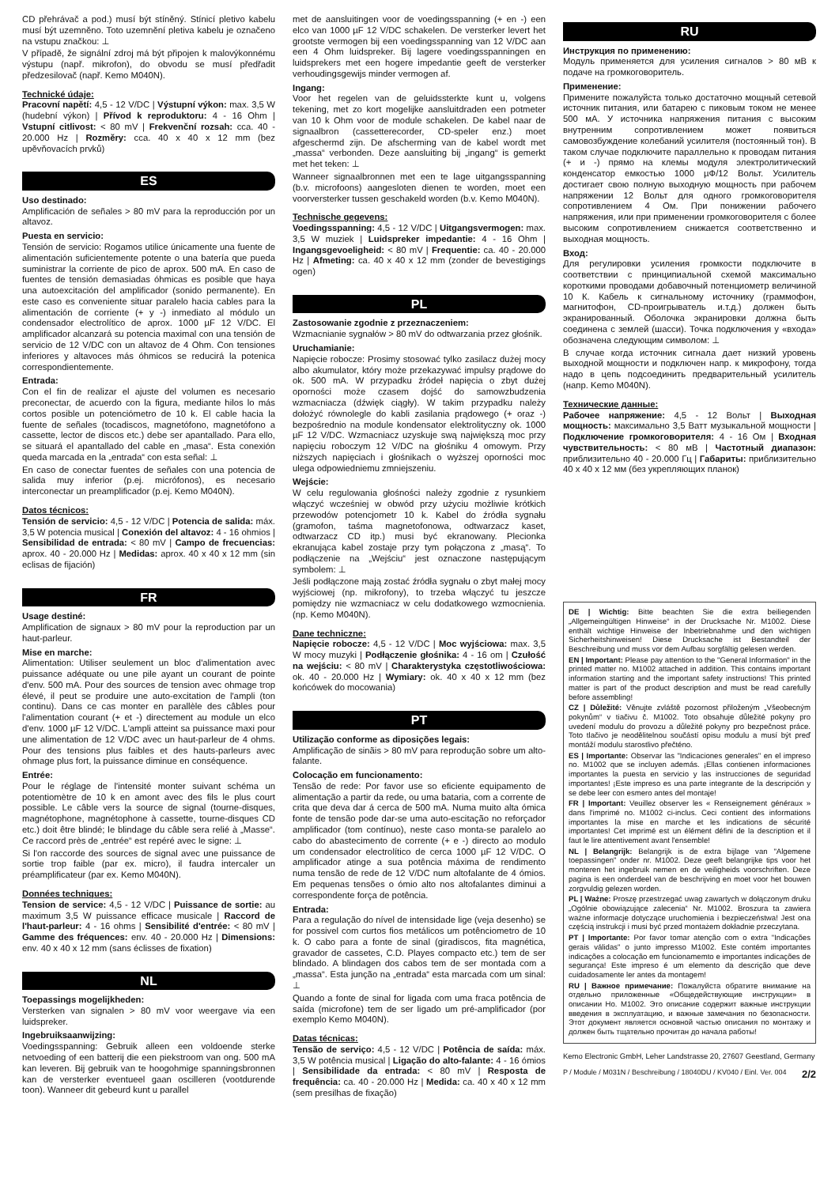CD přehrávač a pod.) musí být stíněný. Stínicí pletivo kabelu musí být uzemněno. Toto uzemnění pletiva kabelu je označeno na vstupu značkou: ⊥
V případě, že signální zdroj má být připojen k malovýkonnému výstupu (např. mikrofon), do obvodu se musí předřadit předzesilovač (např. Kemo M040N).
Technické údaje:
Pracovní napětí: 4,5 - 12 V/DC | Výstupní výkon: max. 3,5 W (hudební výkon) | Přívod k reproduktoru: 4 - 16 Ohm | Vstupní citlivost: < 80 mV | Frekvenční rozsah: cca. 40 - 20.000 Hz | Rozměry: cca. 40 x 40 x 12 mm (bez upěvňovacích prvků)
ES
Uso destinado:
Amplificación de señales > 80 mV para la reproducción por un altavoz.
Puesta en servicio:
Tensión de servicio: Rogamos utilice únicamente una fuente de alimentación suficientemente potente o una batería que pueda suministrar la corriente de pico de aprox. 500 mA. En caso de fuentes de tensión demasiadas óhmicas es posible que haya una autoexcitación del amplificador (sonido permanente). En este caso es conveniente situar paralelo hacia cables para la alimentación de corriente (+ y -) inmediato al módulo un condensador electrolítico de aprox. 1000 µF 12 V/DC. El amplificador alcanzará su potencia maximal con una tensión de servicio de 12 V/DC con un altavoz de 4 Ohm. Con tensiones inferiores y altavoces más óhmicos se reducirá la potenica correspondientemente.
Entrada:
Con el fin de realizar el ajuste del volumen es necesario preconectar, de acuerdo con la figura, mediante hilos lo más cortos posible un potenciómetro de 10 k. El cable hacia la fuente de señales (tocadiscos, magnetófono, magnetófono a cassette, lector de discos etc.) debe ser apantallado. Para ello, se situará el apantallado del cable en „masa“. Esta conexión queda marcada en la „entrada“ con esta señal: ⊥
En caso de conectar fuentes de señales con una potencia de salida muy inferior (p.ej. micrófonos), es necesario interconectar un preamplificador (p.ej. Kemo M040N).
Datos técnicos:
Tensión de servicio: 4,5 - 12 V/DC | Potencia de salida: máx. 3,5 W potencia musical | Conexión del altavoz: 4 - 16 ohmios | Sensibilidad de entrada: < 80 mV | Campo de frecuencias: aprox. 40 - 20.000 Hz | Medidas: aprox. 40 x 40 x 12 mm (sin eclisas de fijación)
FR
Usage destiné:
Amplification de signaux > 80 mV pour la reproduction par un haut-parleur.
Mise en marche:
Alimentation: Utiliser seulement un bloc d'alimentation avec puissance adéquate ou une pile ayant un courant de pointe d'env. 500 mA. Pour des sources de tension avec ohmage trop élevé, il peut se produire une auto-excitation de l'ampli (ton continu). Dans ce cas monter en parallèle des câbles pour l'alimentation courant (+ et -) directement au module un elco d'env. 1000 µF 12 V/DC. L'ampli atteint sa puissance maxi pour une alimentation de 12 V/DC avec un haut-parleur de 4 ohms. Pour des tensions plus faibles et des hauts-parleurs avec ohmage plus fort, la puissance diminue en conséquence.
Entrée:
Pour le réglage de l'intensité monter suivant schéma un potentiomètre de 10 k en amont avec des fils le plus court possible. Le câble vers la source de signal (tourne-disques, magnétophone, magnétophone à cassette, tourne-disques CD etc.) doit être blindé; le blindage du câble sera relié à „Masse“. Ce raccord près de „entrée“ est repéré avec le signe: ⊥
Si l'on raccorde des sources de signal avec une puissance de sortie trop faible (par ex. micro), il faudra intercaler un préamplificateur (par ex. Kemo M040N).
Données techniques:
Tension de service: 4,5 - 12 V/DC | Puissance de sortie: au maximum 3,5 W puissance efficace musicale | Raccord de l'haut-parleur: 4 - 16 ohms | Sensibilité d'entrée: < 80 mV | Gamme des fréquences: env. 40 - 20.000 Hz | Dimensions: env. 40 x 40 x 12 mm (sans éclisses de fixation)
NL
Toepassings mogelijkheden:
Versterken van signalen > 80 mV voor weergave via een luidspreker.
Ingebruiksaanwijzing:
Voedingsspanning: Gebruik alleen een voldoende sterke netvoeding of een batterij die een piekstroom van ong. 500 mA kan leveren. Bij gebruik van te hoogohmige spanningsbronnen kan de versterker eventueel gaan oscilleren (vootdurende toon). Wanneer dit gebeurd kunt u parallel
met de aansluitingen voor de voedingsspanning (+ en -) een elco van 1000 µF 12 V/DC schakelen. De versterker levert het grootste vermogen bij een voedingsspanning van 12 V/DC aan een 4 Ohm luidspreker. Bij lagere voedingsspanningen en luidsprekers met een hogere impedantie geeft de versterker verhoudingsgewijs minder vermogen af.
Ingang:
Voor het regelen van de geluidssterkte kunt u, volgens tekening, met zo kort mogelijke aansluitdraden een potmeter van 10 k Ohm voor de module schakelen. De kabel naar de signaalbron (cassetterecorder, CD-speler enz.) moet afgeschermd zijn. De afscherming van de kabel wordt met „massa“ verbonden. Deze aansluiting bij „ingang“ is gemerkt met het teken: ⊥
Wanneer signaalbronnen met een te lage uitgangsspanning (b.v. microfoons) aangesloten dienen te worden, moet een voorversterker tussen geschakeld worden (b.v. Kemo M040N).
Technische gegevens:
Voedingsspanning: 4,5 - 12 V/DC | Uitgangsvermogen: max. 3,5 W muziek | Luidspreker impedantie: 4 - 16 Ohm | Ingangsgevoeligheid: < 80 mV | Frequentie: ca. 40 - 20.000 Hz | Afmeting: ca. 40 x 40 x 12 mm (zonder de bevestigings ogen)
PL
Zastosowanie zgodnie z przeznaczeniem:
Wzmacnianie sygnałów > 80 mV do odtwarzania przez głośnik.
Uruchamianie:
Napięcie robocze: Prosimy stosować tylko zasilacz dużej mocy albo akumulator, który może przekazywać impulsy prądowe do ok. 500 mA. W przypadku źródeł napięcia o zbyt dużej oporności może czasem dojść do samowzbudzenia wzmacniacza (dźwięk ciągły). W takim przypadku należy dołożyć równolegle do kabli zasilania prądowego (+ oraz -) bezpośrednio na module kondensator elektrolityczny ok. 1000 µF 12 V/DC. Wzmacniacz uzyskuje swą największą moc przy napięciu roboczym 12 V/DC na głośniku 4 omowym. Przy niższych napięciach i głośnikach o wyższej oporności moc ulega odpowiedniemu zmniejszeniu.
Wejście:
W celu regulowania głośności należy zgodnie z rysunkiem włączyć wcześniej w obwód przy użyciu możliwie krótkich przewodów potencjometr 10 k. Kabel do źródła sygnału (gramofon, taśma magnetofonowa, odtwarzacz kaset, odtwarzacz CD itp.) musi być ekranowany. Plecionka ekranująca kabel zostaje przy tym połączona z „masą“. To podłączenie na „Wejściu“ jest oznaczone następującym symbolem: ⊥
Jeśli podłączone mają zostać źródła sygnału o zbyt małej mocy wyjściowej (np. mikrofony), to trzeba włączyć tu jeszcze pomiędzy nie wzmacniacz w celu dodatkowego wzmocnienia. (np. Kemo M040N).
Dane techniczne:
Napięcie robocze: 4,5 - 12 V/DC | Moc wyjściowa: max. 3,5 W mocy muzyki | Podłączenie głośnika: 4 - 16 om | Czułość na wejściu: < 80 mV | Charakterystyka częstotliwościowa: ok. 40 - 20.000 Hz | Wymiary: ok. 40 x 40 x 12 mm (bez końcówek do mocowania)
PT
Utilização conforme as diposições legais:
Amplificação de sinãis > 80 mV para reprodução sobre um alto-falante.
Colocação em funcionamento:
Tensão de rede: Por favor use so eficiente equipamento de alimentação a partir da rede, ou uma bataria, com a corrente de crita que deva dar á cerca de 500 mA. Numa muito alta ómica fonte de tensão pode dar-se uma auto-escitação no reforçador amplificador (tom contínuo), neste caso monta-se paralelo ao cabo do abastecimento de corrente (+ e -) directo ao modulo um condensador electrolítico de cerca 1000 µF 12 V/DC. O amplificador atinge a sua potência máxima de rendimento numa tensão de rede de 12 V/DC num altofalante de 4 ómios. Em pequenas tensões o ómio alto nos altofalantes diminui a correspondente força de potência.
Entrada:
Para a regulação do nível de intensidade lige (veja desenho) se for possivel com curtos fios metálicos um potênciometro de 10 k. O cabo para a fonte de sinal (giradiscos, fita magnética, gravador de cassetes, C.D. Playes compacto etc.) tem de ser blindado. A blindagen dos cabos tem de ser montada com a „massa“. Esta junção na „entrada“ esta marcada com um sinal: ⊥
Quando a fonte de sinal for ligada com uma fraca potência de saída (microfone) tem de ser ligado um pré-amplificador (por exemplo Kemo M040N).
Datas técnicas:
Tensão de serviço: 4,5 - 12 V/DC | Potência de saída: máx. 3,5 W potência musical | Ligação do alto-falante: 4 - 16 ómios | Sensibilidade da entrada: < 80 mV | Resposta de frequência: ca. 40 - 20.000 Hz | Medida: ca. 40 x 40 x 12 mm (sem presilhas de fixação)
RU
Инструкция по применению:
Модуль применяется для усиления сигналов > 80 мВ к подаче на громкоговоритель.
Применение:
Примените пожалуйста только достаточно мощный сетевой источник питания, или батарею с пиковым током не менее 500 мА. У источника напряжения питания с высоким внутренним сопротивлением может появиться самовозбуждение колебаний усилителя (постоянный тон). В таком случае подключите параллельно к проводам питания (+ и -) прямо на клемы модуля электролитический конденсатор емкостью 1000 µФ/12 Вольт. Усилитель достигает свою полную выходную мощность при рабочем напряжении 12 Вольт для одного громкоговорителя сопротивлением 4 Ом. При понижении рабочего напряжения, или при применении громкоговорителя с более высоким сопротивлением снижается соответственно и выходная мощность.
Вход:
Для регулировки усиления громкости подключите в соответствии с принципиальной схемой максимально короткими проводами добавочный потенциометр величиной 10 К. Кабель к сигнальному источнику (граммофон, магнитофон, CD-проигрыватель и.т.д.) должен быть экранированный. Оболочка экранировки должна быть соединена с землей (шасси). Точка подключения у «входа» обозначена следующим символом: ⊥
В случае когда источник сигнала дает низкий уровень выходной мощности и подключен напр. к микрофону, тогда надо в цепь подсоединить предварительный усилитель (напр. Kemo M040N).
Технические данные:
Рабочее напряжение: 4,5 - 12 Вольт | Выходная мощность: максимально 3,5 Ватт музыкальной мощности | Подключение громкоговорителя: 4 - 16 Ом | Входная чувствительность: < 80 мВ | Частотный диапазон: приблизительно 40 - 20.000 Гц | Габариты: приблизительно 40 x 40 x 12 мм (без укрепляющих планок)
DE | Wichtig: Bitte beachten Sie die extra beiliegenden „Allgemeingültigen Hinweise“ in der Drucksache Nr. M1002. Diese enthält wichtige Hinweise der Inbetriebnahme und den wichtigen Sicherheitshinweisen! Diese Drucksache ist Bestandteil der Beschreibung und muss vor dem Aufbau sorgfältig gelesen werden.
EN | Important: Please pay attention to the "General Information" in the printed matter no. M1002 attached in addition. This contains important information starting and the important safety instructions! This printed matter is part of the product description and must be read carefully before assembling!
CZ | Důležité: Věnujte zvláště pozornost přiloženým „Všeobecným pokynům“ v tiačivu č. M1002. Toto obsahuje důležité pokyny pro uvedení modulu do provozu a důležité pokyny pro bezpečnost práce. Toto tlačivo je neodělitelnou součástí opisu modulu a musí být preď montáží modulu starostlivo přečténo.
ES | Importante: Observar las "Indicaciones generales" en el impreso no. M1002 que se incluyen además. ¡Ellas contienen informaciones importantes la puesta en servicio y las instrucciones de seguridad importantes! ¡Este impreso es una parte integrante de la descripción y se debe leer con esmero antes del montaje!
FR | Important: Veuillez observer les « Renseignement généraux » dans l'imprimé no. M1002 ci-inclus. Ceci contient des informations importantes la mise en marche et les indications de sécurité importantes! Cet imprimé est un élément défini de la description et il faut le lire attentivement avant l'ensemble!
NL | Belangrijk: Belangrijk is de extra bijlage van "Algemene toepassingen" onder nr. M1002. Deze geeft belangrijke tips voor het monteren het ingebruik nemen en de veiligheids voorschriften. Deze pagina is een onderdeel van de beschrijving en moet voor het bouwen zorgvuldig gelezen worden.
PL | Ważne: Proszę przestrzegać uwag zawartych w dołączonym druku „Ogólnie obowiązujące zalecenia“ Nr. M1002. Broszura ta zawiera ważne informacje dotyczące uruchomienia i bezpieczeństwa! Jest ona częścią instrukcji i musi być przed montażem dokładnie przeczytana.
PT | Importante: Por favor tomar atenção com o extra "Indicações gerais válidas" o junto impresso M1002. Este contém importantes indicações a colocação em funcionamemto e importantes indicações de segurança! Este impreso é um elemento da descrição que deve cuidadosamente ler antes da montagem!
RU | Важное примечание: Пожалуйста обратите внимание на отдельно приложенные «Общедействующие инструкции» в описании Но. M1002. Это описание содержит важные инструкции введения в эксплуатацию, и важные замечания по безопасности. Этот документ является основной частью описания по монтажу и должен быть тщательно прочитан до начала работы!
Kemo Electronic GmbH, Leher Landstrasse 20, 27607 Geestland, Germany
P / Module / M031N / Beschreibung / 18040DU / KV040 / Einl. Ver. 004 2/2